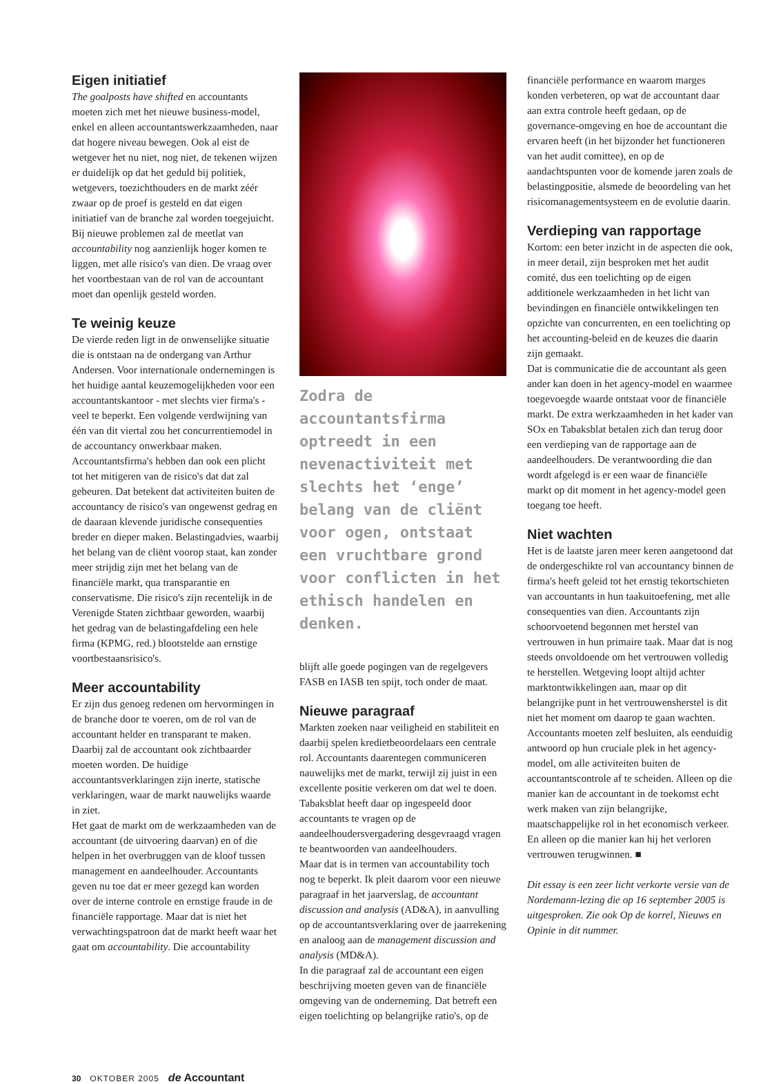Eigen initiatief
The goalposts have shifted en accountants moeten zich met het nieuwe business-model, enkel en alleen accountantswerkzaamheden, naar dat hogere niveau bewegen. Ook al eist de wetgever het nu niet, nog niet, de tekenen wijzen er duidelijk op dat het geduld bij politiek, wetgevers, toezichthouders en de markt zéér zwaar op de proef is gesteld en dat eigen initiatief van de branche zal worden toegejuicht.
Bij nieuwe problemen zal de meetlat van accountability nog aanzienlijk hoger komen te liggen, met alle risico's van dien. De vraag over het voortbestaan van de rol van de accountant moet dan openlijk gesteld worden.
Te weinig keuze
De vierde reden ligt in de onwenselijke situatie die is ontstaan na de ondergang van Arthur Andersen. Voor internationale ondernemingen is het huidige aantal keuzemogelijkheden voor een accountantskantoor - met slechts vier firma's - veel te beperkt. Een volgende verdwijning van één van dit viertal zou het concurrentiemodel in de accountancy onwerkbaar maken. Accountantsfirma's hebben dan ook een plicht tot het mitigeren van de risico's dat dat zal gebeuren. Dat betekent dat activiteiten buiten de accountancy de risico's van ongewenst gedrag en de daaraan klevende juridische consequenties breder en dieper maken. Belastingadvies, waarbij het belang van de cliënt voorop staat, kan zonder meer strijdig zijn met het belang van de financiële markt, qua transparantie en conservatisme. Die risico's zijn recentelijk in de Verenigde Staten zichtbaar geworden, waarbij het gedrag van de belastingafdeling een hele firma (KPMG, red.) blootstelde aan ernstige voortbestaansrisico's.
Meer accountability
Er zijn dus genoeg redenen om hervormingen in de branche door te voeren, om de rol van de accountant helder en transparant te maken. Daarbij zal de accountant ook zichtbaarder moeten worden. De huidige accountantsverklaringen zijn inerte, statische verklaringen, waar de markt nauwelijks waarde in ziet.
Het gaat de markt om de werkzaamheden van de accountant (de uitvoering daarvan) en of die helpen in het overbruggen van de kloof tussen management en aandeelhouder. Accountants geven nu toe dat er meer gezegd kan worden over de interne controle en ernstige fraude in de financiële rapportage. Maar dat is niet het verwachtingspatroon dat de markt heeft waar het gaat om accountability. Die accountability
Zodra de accountantsfirma optreedt in een nevenactiviteit met slechts het ‘enge’ belang van de cliënt voor ogen, ontstaat een vruchtbare grond voor conflicten in het ethisch handelen en denken.
blijft alle goede pogingen van de regelgevers FASB en IASB ten spijt, toch onder de maat.
Nieuwe paragraaf
Markten zoeken naar veiligheid en stabiliteit en daarbij spelen kredietbeoordelaars een centrale rol. Accountants daarentegen communiceren nauwelijks met de markt, terwijl zij juist in een excellente positie verkeren om dat wel te doen. Tabaksblat heeft daar op ingespeeld door accountants te vragen op de aandeelhoudersvergadering desgevraagd vragen te beantwoorden van aandeelhouders.
Maar dat is in termen van accountability toch nog te beperkt. Ik pleit daarom voor een nieuwe paragraaf in het jaarverslag, de accountant discussion and analysis (AD&A), in aanvulling op de accountantsverklaring over de jaarrekening en analoog aan de management discussion and analysis (MD&A).
In die paragraaf zal de accountant een eigen beschrijving moeten geven van de financiële omgeving van de onderneming. Dat betreft een eigen toelichting op belangrijke ratio's, op de
financiële performance en waarom marges konden verbeteren, op wat de accountant daar aan extra controle heeft gedaan, op de governance-omgeving en hoe de accountant die ervaren heeft (in het bijzonder het functioneren van het audit comittee), en op de aandachtspunten voor de komende jaren zoals de belastingpositie, alsmede de beoordeling van het risicomanagementsysteem en de evolutie daarin.
Verdieping van rapportage
Kortom: een beter inzicht in de aspecten die ook, in meer detail, zijn besproken met het audit comité, dus een toelichting op de eigen additionele werkzaamheden in het licht van bevindingen en financiële ontwikkelingen ten opzichte van concurrenten, en een toelichting op het accounting-beleid en de keuzes die daarin zijn gemaakt.
Dat is communicatie die de accountant als geen ander kan doen in het agency-model en waarmee toegevoegde waarde ontstaat voor de financiële markt. De extra werkzaamheden in het kader van SOx en Tabaksblat betalen zich dan terug door een verdieping van de rapportage aan de aandeelhouders. De verantwoording die dan wordt afgelegd is er een waar de financiële markt op dit moment in het agency-model geen toegang toe heeft.
Niet wachten
Het is de laatste jaren meer keren aangetoond dat de ondergeschikte rol van accountancy binnen de firma's heeft geleid tot het ernstig tekortschieten van accountants in hun taakuitoefening, met alle consequenties van dien. Accountants zijn schoorvoetend begonnen met herstel van vertrouwen in hun primaire taak. Maar dat is nog steeds onvoldoende om het vertrouwen volledig te herstellen. Wetgeving loopt altijd achter marktontwikkelingen aan, maar op dit belangrijke punt in het vertrouwensherstel is dit niet het moment om daarop te gaan wachten. Accountants moeten zelf besluiten, als eenduidig antwoord op hun cruciale plek in het agency-model, om alle activiteiten buiten de accountantscontrole af te scheiden. Alleen op die manier kan de accountant in de toekomst echt werk maken van zijn belangrijke, maatschappelijke rol in het economisch verkeer. En alleen op die manier kan hij het verloren vertrouwen terugwinnen. ■
Dit essay is een zeer licht verkorte versie van de Nordemann-lezing die op 16 september 2005 is uitgesproken. Zie ook Op de korrel, Nieuws en Opinie in dit nummer.
30 OKTOBER 2005 de Accountant